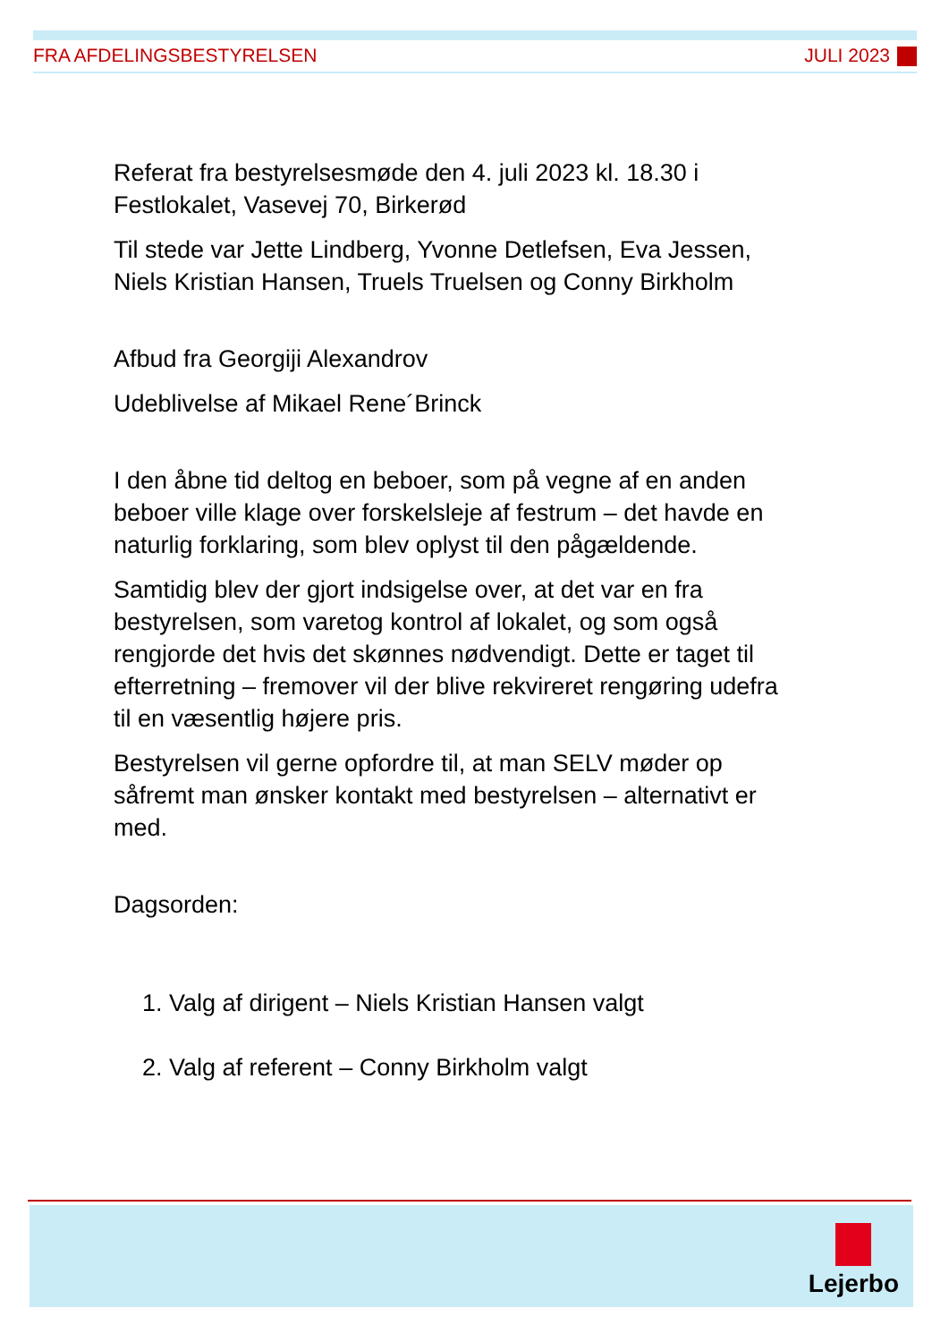FRA AFDELINGSBESTYRELSEN JULI 2023
Referat fra bestyrelsesmøde den 4. juli 2023 kl. 18.30 i Festlokalet, Vasevej 70, Birkerød
Til stede var Jette Lindberg, Yvonne Detlefsen, Eva Jessen, Niels Kristian Hansen, Truels Truelsen og Conny Birkholm
Afbud fra Georgiji Alexandrov
Udeblivelse af Mikael Rene´Brinck
I den åbne tid deltog en beboer, som på vegne af en anden beboer ville klage over forskelsleje af festrum – det havde en naturlig forklaring, som blev oplyst til den pågældende.
Samtidig blev der gjort indsigelse over, at det var en fra bestyrelsen, som varetog kontrol af lokalet, og som også rengjorde det hvis det skønnes nødvendigt. Dette er taget til efterretning – fremover vil der blive rekvireret rengøring udefra til en væsentlig højere pris.
Bestyrelsen vil gerne opfordre til, at man SELV møder op såfremt man ønsker kontakt med bestyrelsen – alternativt er med.
Dagsorden:
1. Valg af dirigent – Niels Kristian Hansen valgt
2. Valg af referent – Conny Birkholm valgt
Lejerbo